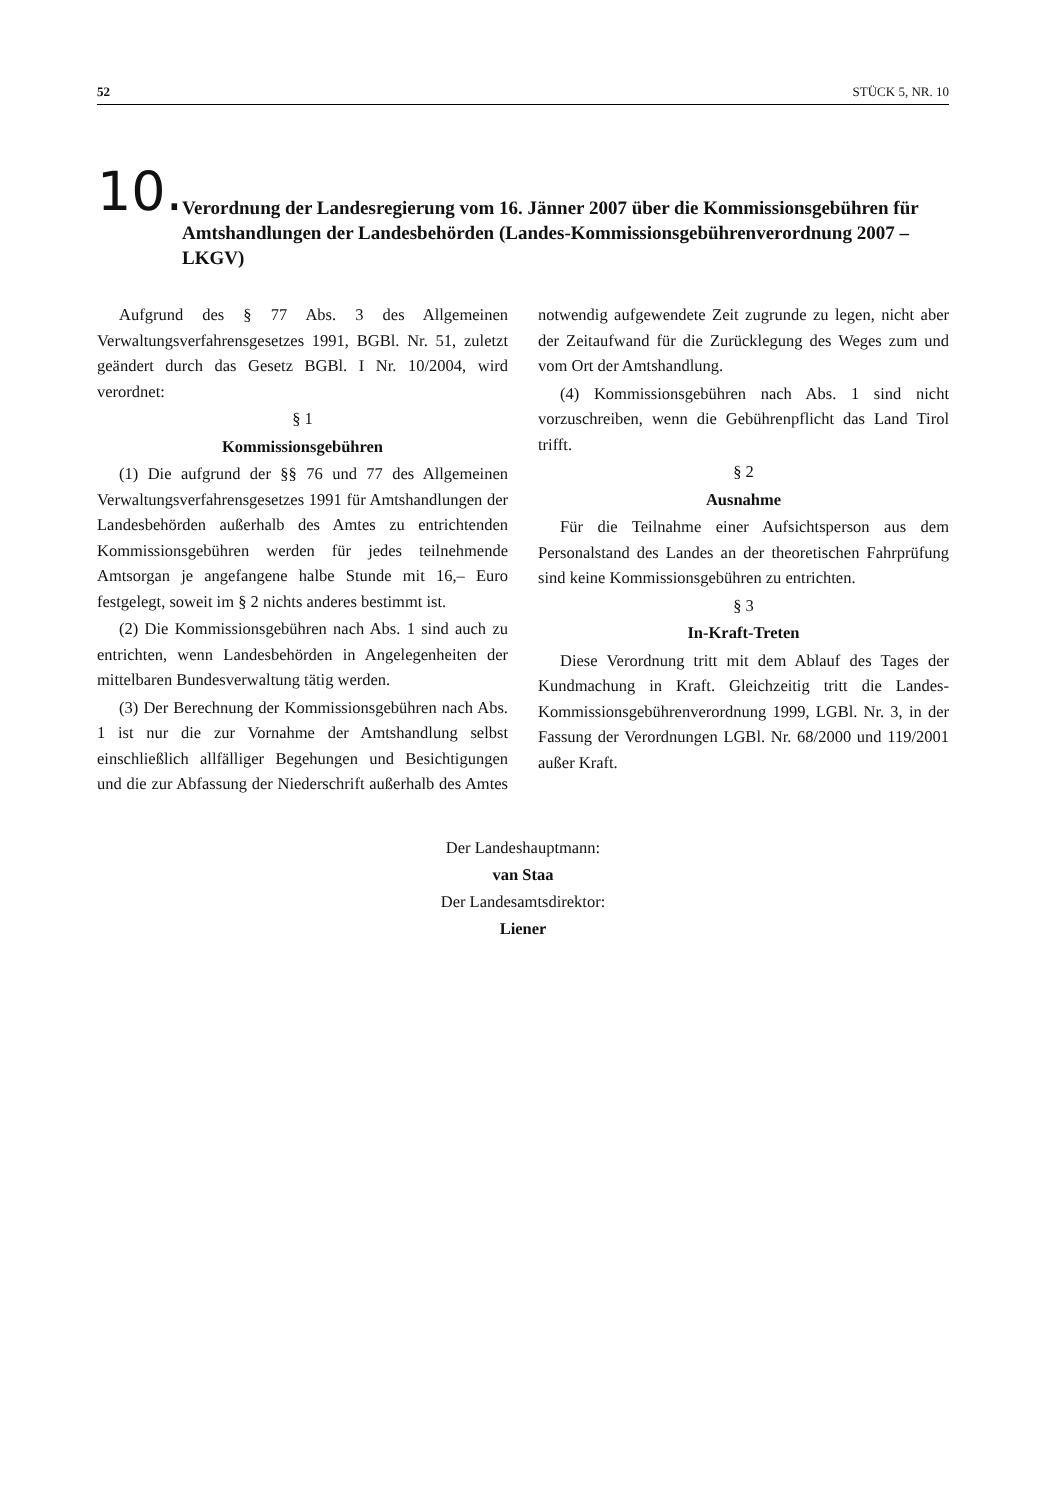52 STÜCK 5, NR. 10
10.
Verordnung der Landesregierung vom 16. Jänner 2007 über die Kommissionsgebühren für Amtshandlungen der Landesbehörden (Landes-Kommissionsgebührenverordnung 2007 – LKGV)
Aufgrund des § 77 Abs. 3 des Allgemeinen Verwaltungsverfahrensgesetzes 1991, BGBl. Nr. 51, zuletzt geändert durch das Gesetz BGBl. I Nr. 10/2004, wird verordnet:
§ 1
Kommissionsgebühren
(1) Die aufgrund der §§ 76 und 77 des Allgemeinen Verwaltungsverfahrensgesetzes 1991 für Amtshandlungen der Landesbehörden außerhalb des Amtes zu entrichtenden Kommissionsgebühren werden für jedes teilnehmende Amtsorgan je angefangene halbe Stunde mit 16,– Euro festgelegt, soweit im § 2 nichts anderes bestimmt ist.
(2) Die Kommissionsgebühren nach Abs. 1 sind auch zu entrichten, wenn Landesbehörden in Angelegenheiten der mittelbaren Bundesverwaltung tätig werden.
(3) Der Berechnung der Kommissionsgebühren nach Abs. 1 ist nur die zur Vornahme der Amtshandlung selbst einschließlich allfälliger Begehungen und Besichtigungen und die zur Abfassung der Niederschrift außerhalb des Amtes notwendig aufgewendete Zeit zugrunde zu legen, nicht aber der Zeitaufwand für die Zurücklegung des Weges zum und vom Ort der Amtshandlung.
(4) Kommissionsgebühren nach Abs. 1 sind nicht vorzuschreiben, wenn die Gebührenpflicht das Land Tirol trifft.
§ 2
Ausnahme
Für die Teilnahme einer Aufsichtsperson aus dem Personalstand des Landes an der theoretischen Fahrprüfung sind keine Kommissionsgebühren zu entrichten.
§ 3
In-Kraft-Treten
Diese Verordnung tritt mit dem Ablauf des Tages der Kundmachung in Kraft. Gleichzeitig tritt die Landes-Kommissionsgebührenverordnung 1999, LGBl. Nr. 3, in der Fassung der Verordnungen LGBl. Nr. 68/2000 und 119/2001 außer Kraft.
Der Landeshauptmann:
van Staa
Der Landesamtsdirektor:
Liener